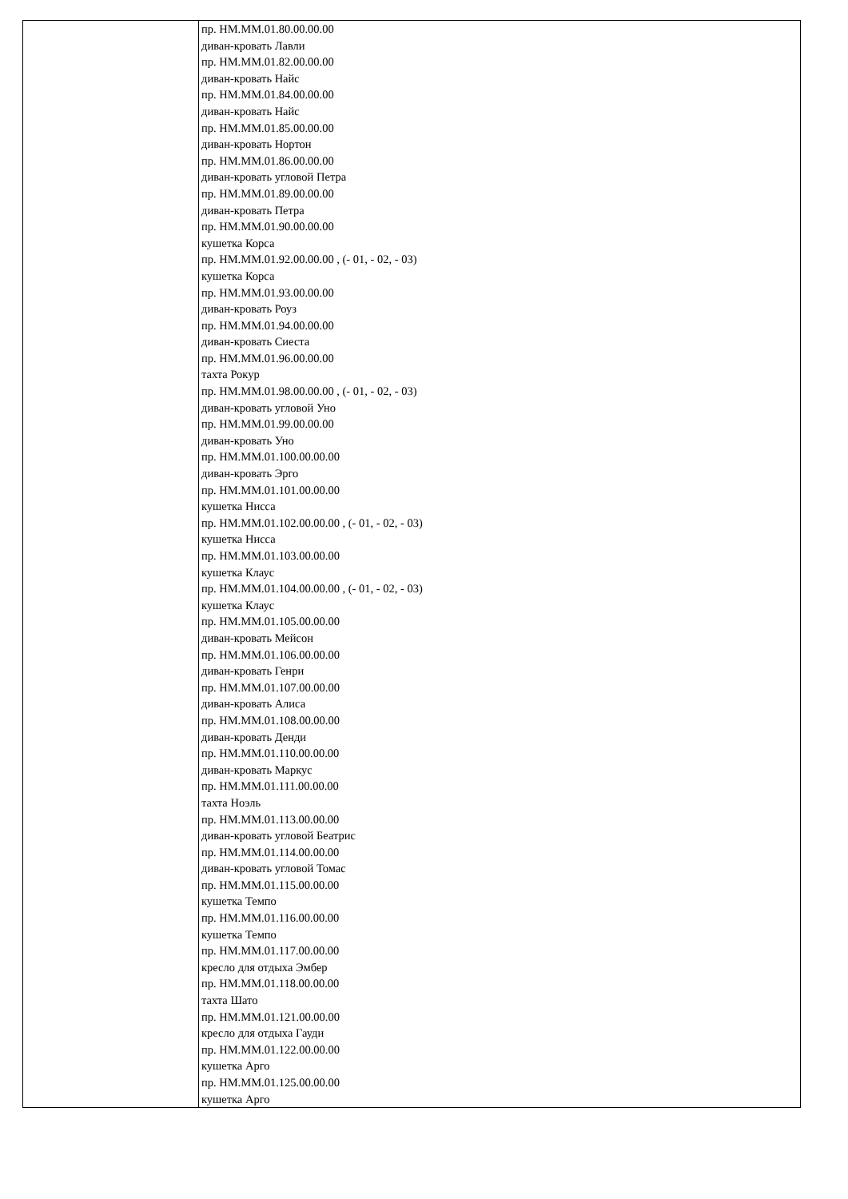| | пр. НМ.ММ.01.80.00.00.00 диван-кровать Лавли пр. НМ.ММ.01.82.00.00.00 диван-кровать Найс пр. НМ.ММ.01.84.00.00.00 диван-кровать Найс пр. НМ.ММ.01.85.00.00.00 диван-кровать Нортон пр. НМ.ММ.01.86.00.00.00 диван-кровать угловой Петра пр. НМ.ММ.01.89.00.00.00 диван-кровать Петра пр. НМ.ММ.01.90.00.00.00 кушетка Корса пр. НМ.ММ.01.92.00.00.00 , (- 01, - 02, - 03) кушетка Корса пр. НМ.ММ.01.93.00.00.00 диван-кровать Роуз пр. НМ.ММ.01.94.00.00.00 диван-кровать Сиеста пр. НМ.ММ.01.96.00.00.00 тахта Рокур пр. НМ.ММ.01.98.00.00.00 , (- 01, - 02, - 03) диван-кровать угловой Уно пр. НМ.ММ.01.99.00.00.00 диван-кровать Уно пр. НМ.ММ.01.100.00.00.00 диван-кровать Эрго пр. НМ.ММ.01.101.00.00.00 кушетка Нисса пр. НМ.ММ.01.102.00.00.00 , (- 01, - 02, - 03) кушетка Нисса пр. НМ.ММ.01.103.00.00.00 кушетка Клаус пр. НМ.ММ.01.104.00.00.00 , (- 01, - 02, - 03) кушетка Клаус пр. НМ.ММ.01.105.00.00.00 диван-кровать Мейсон пр. НМ.ММ.01.106.00.00.00 диван-кровать Генри пр. НМ.ММ.01.107.00.00.00 диван-кровать Алиса пр. НМ.ММ.01.108.00.00.00 диван-кровать Денди пр. НМ.ММ.01.110.00.00.00 диван-кровать Маркус пр. НМ.ММ.01.111.00.00.00 тахта Ноэль пр. НМ.ММ.01.113.00.00.00 диван-кровать угловой Беатрис пр. НМ.ММ.01.114.00.00.00 диван-кровать угловой Томас пр. НМ.ММ.01.115.00.00.00 кушетка Темпо пр. НМ.ММ.01.116.00.00.00 кушетка Темпо пр. НМ.ММ.01.117.00.00.00 кресло для отдыха Эмбер пр. НМ.ММ.01.118.00.00.00 тахта Шато пр. НМ.ММ.01.121.00.00.00 кресло для отдыха Гауди пр. НМ.ММ.01.122.00.00.00 кушетка Арго пр. НМ.ММ.01.125.00.00.00 кушетка Арго |